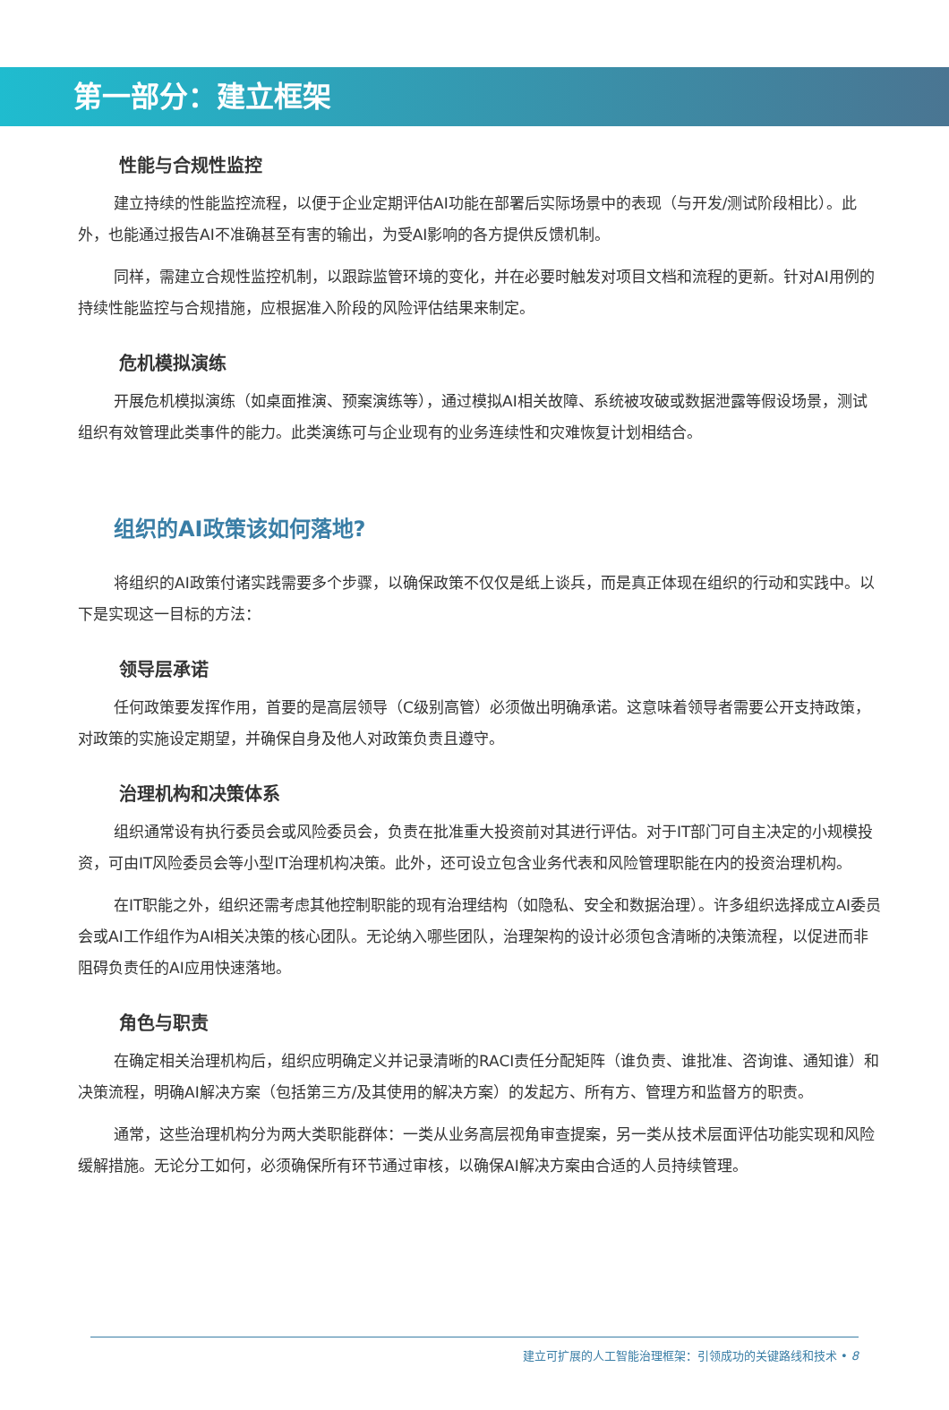第一部分：建立框架
性能与合规性监控
建立持续的性能监控流程，以便于企业定期评估AI功能在部署后实际场景中的表现（与开发/测试阶段相比）。此外，也能通过报告AI不准确甚至有害的输出，为受AI影响的各方提供反馈机制。
同样，需建立合规性监控机制，以跟踪监管环境的变化，并在必要时触发对项目文档和流程的更新。针对AI用例的持续性能监控与合规措施，应根据准入阶段的风险评估结果来制定。
危机模拟演练
开展危机模拟演练（如桌面推演、预案演练等），通过模拟AI相关故障、系统被攻破或数据泄露等假设场景，测试组织有效管理此类事件的能力。此类演练可与企业现有的业务连续性和灾难恢复计划相结合。
组织的AI政策该如何落地?
将组织的AI政策付诸实践需要多个步骤，以确保政策不仅仅是纸上谈兵，而是真正体现在组织的行动和实践中。以下是实现这一目标的方法：
领导层承诺
任何政策要发挥作用，首要的是高层领导（C级别高管）必须做出明确承诺。这意味着领导者需要公开支持政策，对政策的实施设定期望，并确保自身及他人对政策负责且遵守。
治理机构和决策体系
组织通常设有执行委员会或风险委员会，负责在批准重大投资前对其进行评估。对于IT部门可自主决定的小规模投资，可由IT风险委员会等小型IT治理机构决策。此外，还可设立包含业务代表和风险管理职能在内的投资治理机构。
在IT职能之外，组织还需考虑其他控制职能的现有治理结构（如隐私、安全和数据治理）。许多组织选择成立AI委员会或AI工作组作为AI相关决策的核心团队。无论纳入哪些团队，治理架构的设计必须包含清晰的决策流程，以促进而非阻碍负责任的AI应用快速落地。
角色与职责
在确定相关治理机构后，组织应明确定义并记录清晰的RACI责任分配矩阵（谁负责、谁批准、咨询谁、通知谁）和决策流程，明确AI解决方案（包括第三方/及其使用的解决方案）的发起方、所有方、管理方和监督方的职责。
通常，这些治理机构分为两大类职能群体：一类从业务高层视角审查提案，另一类从技术层面评估功能实现和风险缓解措施。无论分工如何，必须确保所有环节通过审核，以确保AI解决方案由合适的人员持续管理。
建立可扩展的人工智能治理框架：引领成功的关键路线和技术 • 8